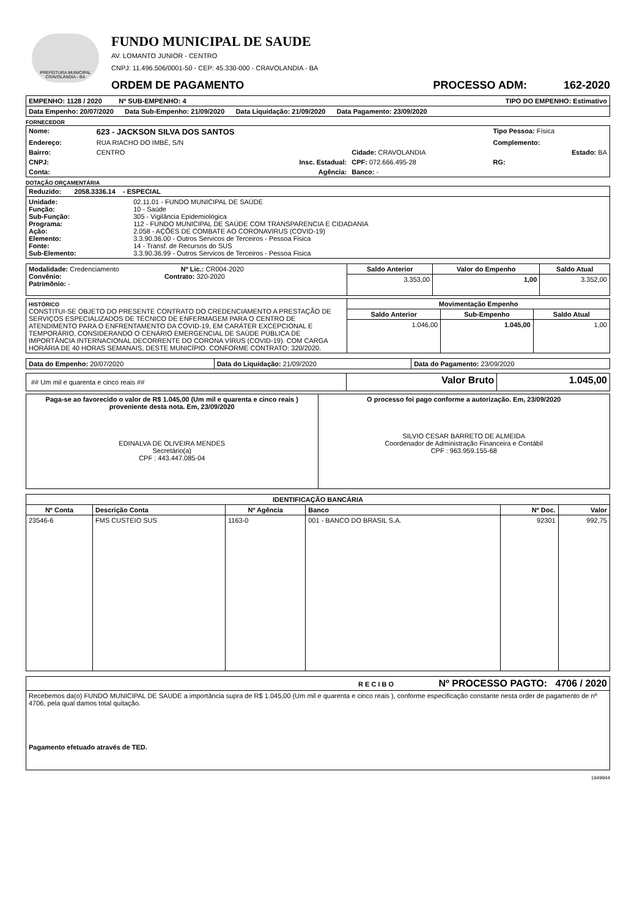PREFEITURA MUNICIPAL CRAVOLÂNDIA - BA
FUNDO MUNICIPAL DE SAUDE
AV. LOMANTO JUNIOR - CENTRO
CNPJ: 11.496.506/0001-50 - CEP: 45.330-000 - CRAVOLANDIA - BA
ORDEM DE PAGAMENTO PROCESSO ADM: 162-2020
| EMPENHO: 1128 / 2020 Nº SUB-EMPENHO: 4 TIPO DO EMPENHO: Estimativo |
| Data Empenho: 20/07/2020 Data Sub-Empenho: 21/09/2020 Data Liquidação: 21/09/2020 Data Pagamento: 23/09/2020 |
FORNECEDOR
| Nome: | 623 - JACKSON SILVA DOS SANTOS | | Tipo Pessoa: Física |
| Endereço: | RUA RIACHO DO IMBÉ, S/N | | Complemento: |
| Bairro: | CENTRO | Cidade: CRAVOLANDIA | Estado: BA |
| CNPJ: | Insc. Estadual: | CPF: 072.666.495-28 | RG: |
| Conta: | Agência: | Banco: - | |
DOTAÇÃO ORÇAMENTÁRIA
| Reduzido: 2058.3336.14 - ESPECIAL | |
| Unidade: Função: Sub-Função: Programa: Ação: Elemento: Fonte: Sub-Elemento: | 02.11.01 - FUNDO MUNICIPAL DE SAÚDE 10 - Saúde 305 - Vigilância Epidemiológica 112 - FUNDO MUNICIPAL DE SAÚDE COM TRANSPARENCIA E CIDADANIA 2.058 - AÇÕES DE COMBATE AO CORONAVIRUS (COVID-19) 3.3.90.36.00 - Outros Servicos de Terceiros - Pessoa Fisica 14 - Transf. de Recursos do SUS 3.3.90.36.99 - Outros Servicos de Terceiros - Pessoa Fisica |
| Modalidade: Credenciamento Nº Lic.: CR004-2020 Convênio: Contrato: 320-2020 Patrimônio: - | Saldo Anterior | Valor do Empenho | Saldo Atual |
| | 3.353,00 | 1,00 | 3.352,00 |
| HISTÓRICO CONSTITUI-SE OBJETO DO PRESENTE CONTRATO DO CREDENCIAMENTO A PRESTAÇÃO DE SERVIÇOS ESPECIALIZADOS DE TÉCNICO DE ENFERMAGEM PARA O CENTRO DE ATENDIMENTO PARA O ENFRENTAMENTO DA COVID-19, EM CARÁTER EXCEPCIONAL E TEMPORÁRIO, CONSIDERANDO O CENÁRIO EMERGENCIAL DE SAÚDE PÚBLICA DE IMPORTÂNCIA INTERNACIONAL DECORRENTE DO CORONA VÍRUS (COVID-19). COM CARGA HORÁRIA DE 40 HORAS SEMANAIS, DESTE MUNICÍPIO. CONFORME CONTRATO: 320/2020. | Movimentação Empenho | | |
| | Saldo Anterior | Sub-Empenho | Saldo Atual |
| | 1.046,00 | 1.045,00 | 1,00 |
| Data do Empenho: 20/07/2020 | Data do Liquidação: 21/09/2020 | Data do Pagamento: 23/09/2020 |
| ## Um mil e quarenta e cinco reais ## | Valor Bruto | 1.045,00 |
| Paga-se ao favorecido o valor de R$ 1.045,00 (Um mil e quarenta e cinco reais ) proveniente desta nota. Em, 23/09/2020 EDINALVA DE OLIVEIRA MENDES Secretário(a) CPF : 443.447.085-04 | O processo foi pago conforme a autorização. Em, 23/09/2020 SILVIO CESAR BARRETO DE ALMEIDA Coordenador de Administração Financeira e Contábil CPF : 963.959.155-68 |
| IDENTIFICAÇÃO BANCÁRIA | | | | | |
| --- | --- | --- | --- | --- | --- |
| Nº Conta | Descrição Conta | Nº Agência | Banco | Nº Doc. | Valor |
| 23546-6 | FMS CUSTEIO SUS | 1163-0 | 001 - BANCO DO BRASIL S.A. | 92301 | 992,75 |
| R E C I B O Nº PROCESSO PAGTO: 4706 / 2020 |
| Recebemos da(o) FUNDO MUNICIPAL DE SAUDE a importância supra de R$ 1.045,00 (Um mil e quarenta e cinco reais ), conforme especificação constante nesta order de pagamento de nº 4706, pela qual damos total quitação. Pagamento efetuado através de TED. |
1949944